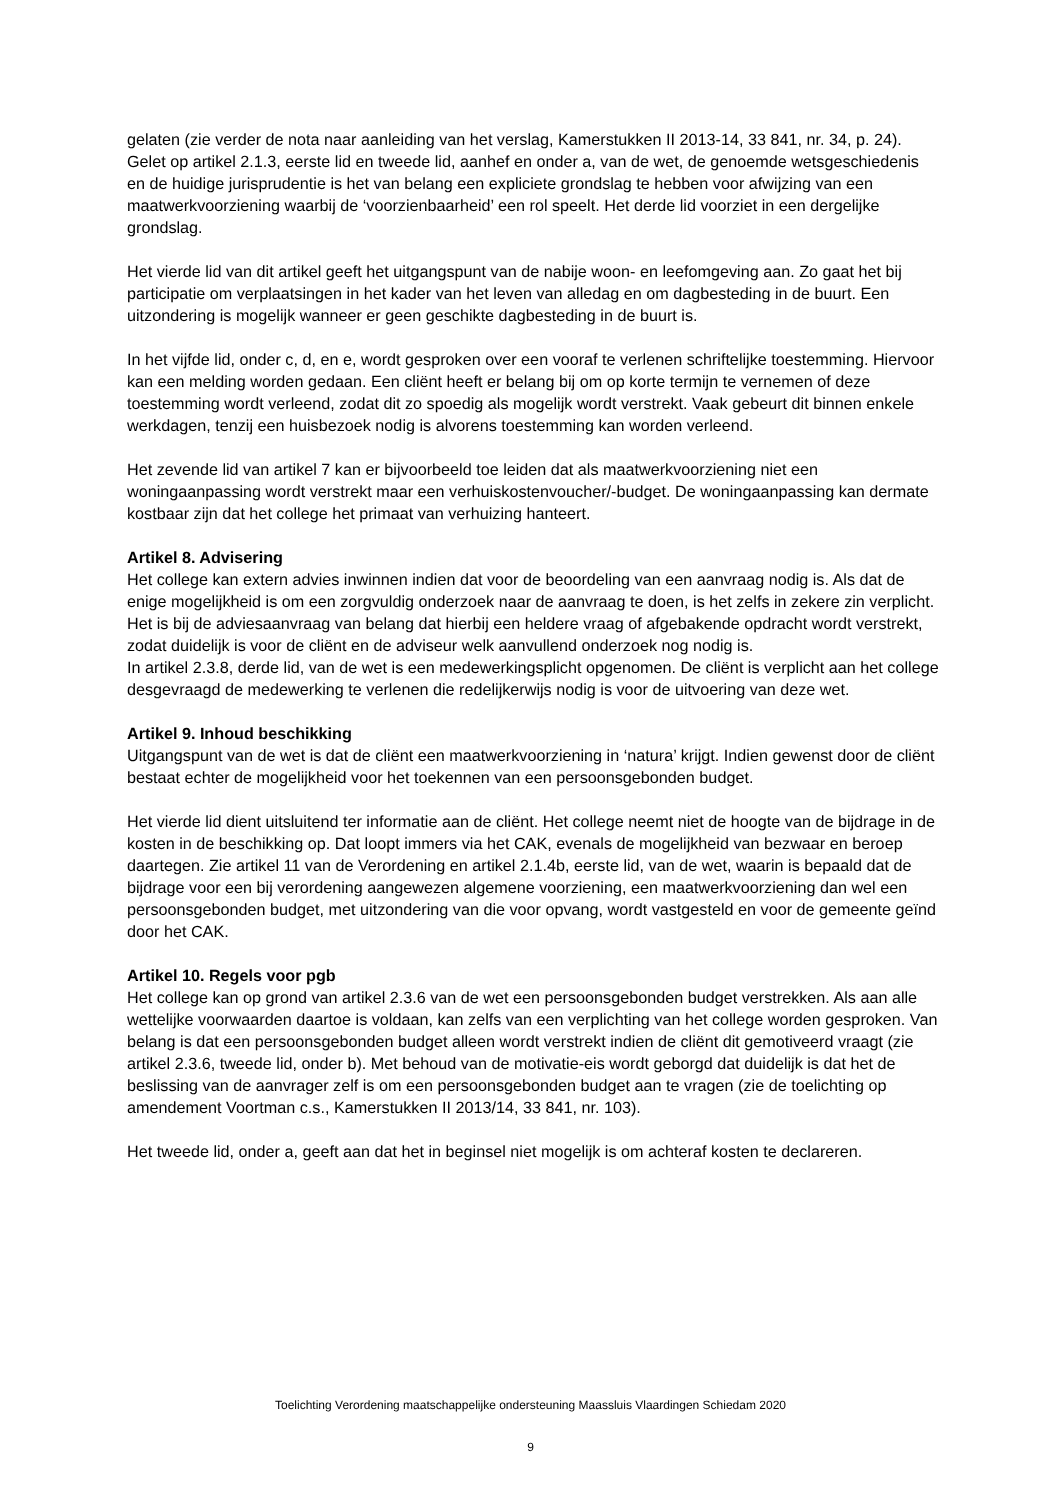gelaten (zie verder de nota naar aanleiding van het verslag, Kamerstukken II 2013-14, 33 841, nr. 34, p. 24).
Gelet op artikel 2.1.3, eerste lid en tweede lid, aanhef en onder a, van de wet, de genoemde wetsgeschiedenis en de huidige jurisprudentie is het van belang een expliciete grondslag te hebben voor afwijzing van een maatwerkvoorziening waarbij de ‘voorzienbaarheid’ een rol speelt. Het derde lid voorziet in een dergelijke grondslag.
Het vierde lid van dit artikel geeft het uitgangspunt van de nabije woon- en leefomgeving aan. Zo gaat het bij participatie om verplaatsingen in het kader van het leven van alledag en om dagbesteding in de buurt. Een uitzondering is mogelijk wanneer er geen geschikte dagbesteding in de buurt is.
In het vijfde lid, onder c, d, en e, wordt gesproken over een vooraf te verlenen schriftelijke toestemming. Hiervoor kan een melding worden gedaan. Een cliënt heeft er belang bij om op korte termijn te vernemen of deze toestemming wordt verleend, zodat dit zo spoedig als mogelijk wordt verstrekt. Vaak gebeurt dit binnen enkele werkdagen, tenzij een huisbezoek nodig is alvorens toestemming kan worden verleend.
Het zevende lid van artikel 7 kan er bijvoorbeeld toe leiden dat als maatwerkvoorziening niet een woningaanpassing wordt verstrekt maar een verhuiskostenvoucher/-budget. De woningaanpassing kan dermate kostbaar zijn dat het college het primaat van verhuizing hanteert.
Artikel 8. Advisering
Het college kan extern advies inwinnen indien dat voor de beoordeling van een aanvraag nodig is. Als dat de enige mogelijkheid is om een zorgvuldig onderzoek naar de aanvraag te doen, is het zelfs in zekere zin verplicht.
Het is bij de adviesaanvraag van belang dat hierbij een heldere vraag of afgebakende opdracht wordt verstrekt, zodat duidelijk is voor de cliënt en de adviseur welk aanvullend onderzoek nog nodig is.
In artikel 2.3.8, derde lid, van de wet is een medewerkingsplicht opgenomen. De cliënt is verplicht aan het college desgevraagd de medewerking te verlenen die redelijkerwijs nodig is voor de uitvoering van deze wet.
Artikel 9. Inhoud beschikking
Uitgangspunt van de wet is dat de cliënt een maatwerkvoorziening in ‘natura’ krijgt. Indien gewenst door de cliënt bestaat echter de mogelijkheid voor het toekennen van een persoonsgebonden budget.
Het vierde lid dient uitsluitend ter informatie aan de cliënt. Het college neemt niet de hoogte van de bijdrage in de kosten in de beschikking op. Dat loopt immers via het CAK, evenals de mogelijkheid van bezwaar en beroep daartegen. Zie artikel 11 van de Verordening en artikel 2.1.4b, eerste lid, van de wet, waarin is bepaald dat de bijdrage voor een bij verordening aangewezen algemene voorziening, een maatwerkvoorziening dan wel een persoonsgebonden budget, met uitzondering van die voor opvang, wordt vastgesteld en voor de gemeente geïnd door het CAK.
Artikel 10. Regels voor pgb
Het college kan op grond van artikel 2.3.6 van de wet een persoonsgebonden budget verstrekken. Als aan alle wettelijke voorwaarden daartoe is voldaan, kan zelfs van een verplichting van het college worden gesproken. Van belang is dat een persoonsgebonden budget alleen wordt verstrekt indien de cliënt dit gemotiveerd vraagt (zie artikel 2.3.6, tweede lid, onder b). Met behoud van de motivatie-eis wordt geborgd dat duidelijk is dat het de beslissing van de aanvrager zelf is om een persoonsgebonden budget aan te vragen (zie de toelichting op amendement Voortman c.s., Kamerstukken II 2013/14, 33 841, nr. 103).
Het tweede lid, onder a, geeft aan dat het in beginsel niet mogelijk is om achteraf kosten te declareren.
Toelichting Verordening maatschappelijke ondersteuning Maassluis Vlaardingen Schiedam 2020
9